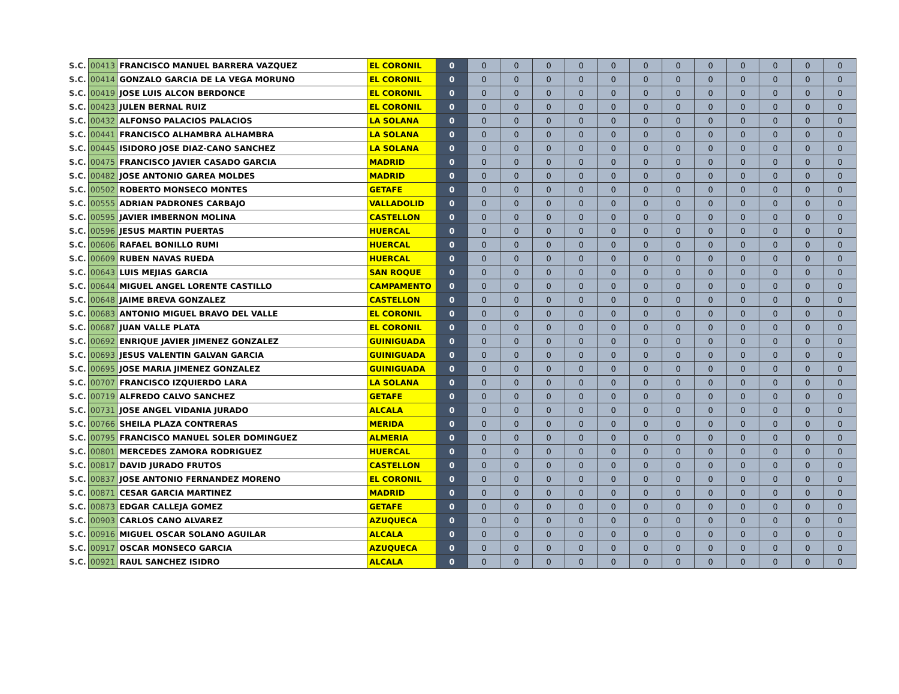| S.C. | 00413 | FRANCISCO MANUEL BARRERA VAZQUEZ | EL CORONIL | 0 | 0 | 0 | 0 | 0 | 0 | 0 | 0 | 0 | 0 | 0 | 0 | 0 |
| S.C. | 00414 | GONZALO GARCIA DE LA VEGA MORUNO | EL CORONIL | 0 | 0 | 0 | 0 | 0 | 0 | 0 | 0 | 0 | 0 | 0 | 0 | 0 |
| S.C. | 00419 | JOSE LUIS ALCON BERDONCE | EL CORONIL | 0 | 0 | 0 | 0 | 0 | 0 | 0 | 0 | 0 | 0 | 0 | 0 | 0 |
| S.C. | 00423 | JULEN BERNAL RUIZ | EL CORONIL | 0 | 0 | 0 | 0 | 0 | 0 | 0 | 0 | 0 | 0 | 0 | 0 | 0 |
| S.C. | 00432 | ALFONSO PALACIOS PALACIOS | LA SOLANA | 0 | 0 | 0 | 0 | 0 | 0 | 0 | 0 | 0 | 0 | 0 | 0 | 0 |
| S.C. | 00441 | FRANCISCO ALHAMBRA ALHAMBRA | LA SOLANA | 0 | 0 | 0 | 0 | 0 | 0 | 0 | 0 | 0 | 0 | 0 | 0 | 0 |
| S.C. | 00445 | ISIDORO JOSE DIAZ-CANO SANCHEZ | LA SOLANA | 0 | 0 | 0 | 0 | 0 | 0 | 0 | 0 | 0 | 0 | 0 | 0 | 0 |
| S.C. | 00475 | FRANCISCO JAVIER CASADO GARCIA | MADRID | 0 | 0 | 0 | 0 | 0 | 0 | 0 | 0 | 0 | 0 | 0 | 0 | 0 |
| S.C. | 00482 | JOSE ANTONIO GAREA MOLDES | MADRID | 0 | 0 | 0 | 0 | 0 | 0 | 0 | 0 | 0 | 0 | 0 | 0 | 0 |
| S.C. | 00502 | ROBERTO MONSECO MONTES | GETAFE | 0 | 0 | 0 | 0 | 0 | 0 | 0 | 0 | 0 | 0 | 0 | 0 | 0 |
| S.C. | 00555 | ADRIAN PADRONES CARBAJO | VALLADOLID | 0 | 0 | 0 | 0 | 0 | 0 | 0 | 0 | 0 | 0 | 0 | 0 | 0 |
| S.C. | 00595 | JAVIER IMBERNON MOLINA | CASTELLON | 0 | 0 | 0 | 0 | 0 | 0 | 0 | 0 | 0 | 0 | 0 | 0 | 0 |
| S.C. | 00596 | JESUS MARTIN PUERTAS | HUERCAL | 0 | 0 | 0 | 0 | 0 | 0 | 0 | 0 | 0 | 0 | 0 | 0 | 0 |
| S.C. | 00606 | RAFAEL BONILLO RUMI | HUERCAL | 0 | 0 | 0 | 0 | 0 | 0 | 0 | 0 | 0 | 0 | 0 | 0 | 0 |
| S.C. | 00609 | RUBEN NAVAS RUEDA | HUERCAL | 0 | 0 | 0 | 0 | 0 | 0 | 0 | 0 | 0 | 0 | 0 | 0 | 0 |
| S.C. | 00643 | LUIS MEJIAS GARCIA | SAN ROQUE | 0 | 0 | 0 | 0 | 0 | 0 | 0 | 0 | 0 | 0 | 0 | 0 | 0 |
| S.C. | 00644 | MIGUEL ANGEL LORENTE CASTILLO | CAMPAMENTO | 0 | 0 | 0 | 0 | 0 | 0 | 0 | 0 | 0 | 0 | 0 | 0 | 0 |
| S.C. | 00648 | JAIME BREVA GONZALEZ | CASTELLON | 0 | 0 | 0 | 0 | 0 | 0 | 0 | 0 | 0 | 0 | 0 | 0 | 0 |
| S.C. | 00683 | ANTONIO MIGUEL BRAVO DEL VALLE | EL CORONIL | 0 | 0 | 0 | 0 | 0 | 0 | 0 | 0 | 0 | 0 | 0 | 0 | 0 |
| S.C. | 00687 | JUAN VALLE PLATA | EL CORONIL | 0 | 0 | 0 | 0 | 0 | 0 | 0 | 0 | 0 | 0 | 0 | 0 | 0 |
| S.C. | 00692 | ENRIQUE JAVIER JIMENEZ GONZALEZ | GUINIGUADA | 0 | 0 | 0 | 0 | 0 | 0 | 0 | 0 | 0 | 0 | 0 | 0 | 0 |
| S.C. | 00693 | JESUS VALENTIN GALVAN GARCIA | GUINIGUADA | 0 | 0 | 0 | 0 | 0 | 0 | 0 | 0 | 0 | 0 | 0 | 0 | 0 |
| S.C. | 00695 | JOSE MARIA JIMENEZ GONZALEZ | GUINIGUADA | 0 | 0 | 0 | 0 | 0 | 0 | 0 | 0 | 0 | 0 | 0 | 0 | 0 |
| S.C. | 00707 | FRANCISCO IZQUIERDO LARA | LA SOLANA | 0 | 0 | 0 | 0 | 0 | 0 | 0 | 0 | 0 | 0 | 0 | 0 | 0 |
| S.C. | 00719 | ALFREDO CALVO SANCHEZ | GETAFE | 0 | 0 | 0 | 0 | 0 | 0 | 0 | 0 | 0 | 0 | 0 | 0 | 0 |
| S.C. | 00731 | JOSE ANGEL VIDANIA JURADO | ALCALA | 0 | 0 | 0 | 0 | 0 | 0 | 0 | 0 | 0 | 0 | 0 | 0 | 0 |
| S.C. | 00766 | SHEILA PLAZA CONTRERAS | MERIDA | 0 | 0 | 0 | 0 | 0 | 0 | 0 | 0 | 0 | 0 | 0 | 0 | 0 |
| S.C. | 00795 | FRANCISCO MANUEL SOLER DOMINGUEZ | ALMERIA | 0 | 0 | 0 | 0 | 0 | 0 | 0 | 0 | 0 | 0 | 0 | 0 | 0 |
| S.C. | 00801 | MERCEDES ZAMORA RODRIGUEZ | HUERCAL | 0 | 0 | 0 | 0 | 0 | 0 | 0 | 0 | 0 | 0 | 0 | 0 | 0 |
| S.C. | 00817 | DAVID JURADO FRUTOS | CASTELLON | 0 | 0 | 0 | 0 | 0 | 0 | 0 | 0 | 0 | 0 | 0 | 0 | 0 |
| S.C. | 00837 | JOSE ANTONIO FERNANDEZ MORENO | EL CORONIL | 0 | 0 | 0 | 0 | 0 | 0 | 0 | 0 | 0 | 0 | 0 | 0 | 0 |
| S.C. | 00871 | CESAR GARCIA MARTINEZ | MADRID | 0 | 0 | 0 | 0 | 0 | 0 | 0 | 0 | 0 | 0 | 0 | 0 | 0 |
| S.C. | 00873 | EDGAR CALLEJA GOMEZ | GETAFE | 0 | 0 | 0 | 0 | 0 | 0 | 0 | 0 | 0 | 0 | 0 | 0 | 0 |
| S.C. | 00903 | CARLOS CANO ALVAREZ | AZUQUECA | 0 | 0 | 0 | 0 | 0 | 0 | 0 | 0 | 0 | 0 | 0 | 0 | 0 |
| S.C. | 00916 | MIGUEL OSCAR SOLANO AGUILAR | ALCALA | 0 | 0 | 0 | 0 | 0 | 0 | 0 | 0 | 0 | 0 | 0 | 0 | 0 |
| S.C. | 00917 | OSCAR MONSECO GARCIA | AZUQUECA | 0 | 0 | 0 | 0 | 0 | 0 | 0 | 0 | 0 | 0 | 0 | 0 | 0 |
| S.C. | 00921 | RAUL SANCHEZ ISIDRO | ALCALA | 0 | 0 | 0 | 0 | 0 | 0 | 0 | 0 | 0 | 0 | 0 | 0 | 0 |